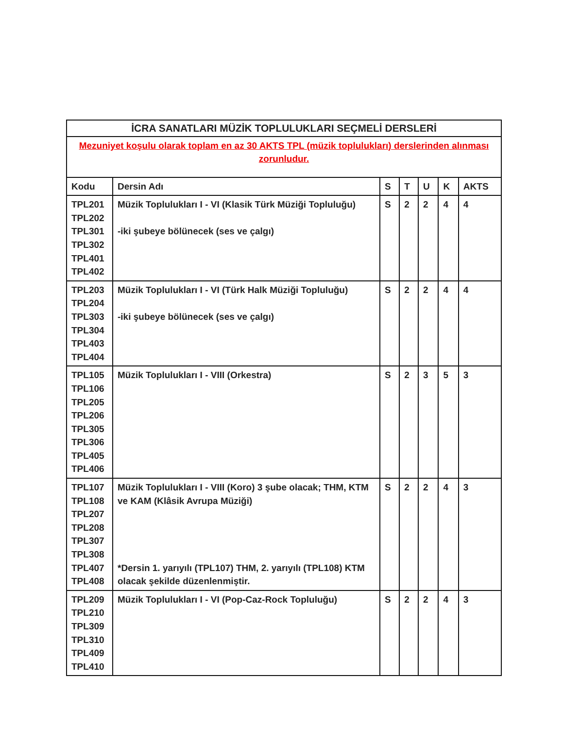| İCRA SANATLARI MÜZİK TOPLULUKLARI SEÇMELİ DERSLERİ | | | | | | |
| --- | --- | --- | --- | --- | --- | --- |
| Mezuniyet koşulu olarak toplam en az 30 AKTS TPL (müzik toplulukları) derslerinden alınması zorunludur. | | | | | | |
| Kodu | Dersin Adı | S | T | U | K | AKTS |
| TPL201 TPL202 TPL301 TPL302 TPL401 TPL402 | Müzik Toplulukları I - VI (Klasik Türk Müziği Topluluğu) -iki şubeye bölünecek (ses ve çalgı) | S | 2 | 2 | 4 | 4 |
| TPL203 TPL204 TPL303 TPL304 TPL403 TPL404 | Müzik Toplulukları I - VI (Türk Halk Müziği Topluluğu) -iki şubeye bölünecek (ses ve çalgı) | S | 2 | 2 | 4 | 4 |
| TPL105 TPL106 TPL205 TPL206 TPL305 TPL306 TPL405 TPL406 | Müzik Toplulukları I - VIII (Orkestra) | S | 2 | 3 | 5 | 3 |
| TPL107 TPL108 TPL207 TPL208 TPL307 TPL308 TPL407 TPL408 | Müzik Toplulukları I - VIII (Koro) 3 şube olacak; THM, KTM ve KAM (Klâsik Avrupa Müziği) *Dersin 1. yarıyılı (TPL107) THM, 2. yarıyılı (TPL108) KTM olacak şekilde düzenlenmiştir. | S | 2 | 2 | 4 | 3 |
| TPL209 TPL210 TPL309 TPL310 TPL409 TPL410 | Müzik Toplulukları I - VI (Pop-Caz-Rock Topluluğu) | S | 2 | 2 | 4 | 3 |